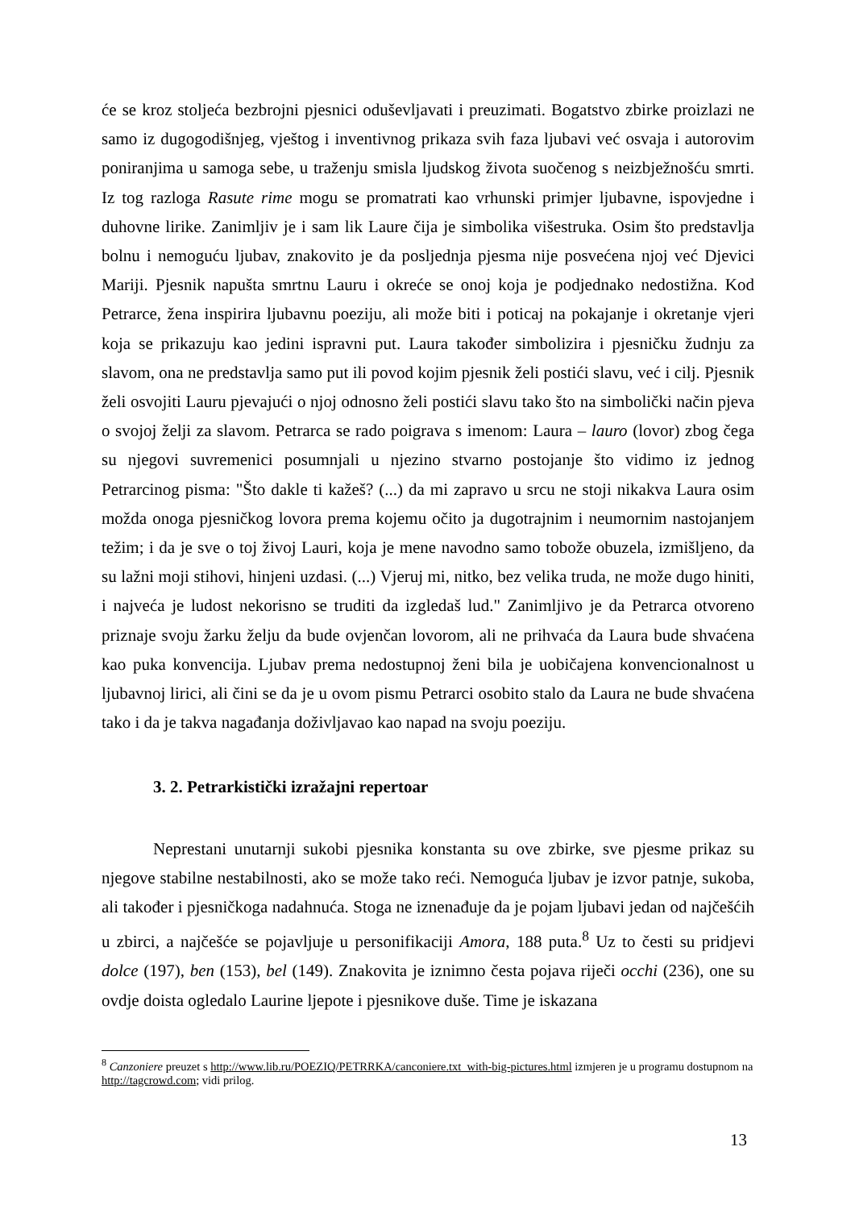će se kroz stoljeća bezbrojni pjesnici oduševljavati i preuzimati. Bogatstvo zbirke proizlazi ne samo iz dugogodišnjeg, vještog i inventivnog prikaza svih faza ljubavi već osvaja i autorovim poniranjima u samoga sebe, u traženju smisla ljudskog života suočenog s neizbježnošću smrti. Iz tog razloga Rasute rime mogu se promatrati kao vrhunski primjer ljubavne, ispovjedne i duhovne lirike. Zanimljiv je i sam lik Laure čija je simbolika višestruka. Osim što predstavlja bolnu i nemoguću ljubav, znakovito je da posljednja pjesma nije posvećena njoj već Djevici Mariji. Pjesnik napušta smrtnu Lauru i okreće se onoj koja je podjednako nedostižna. Kod Petrarce, žena inspirira ljubavnu poeziju, ali može biti i poticaj na pokajanje i okretanje vjeri koja se prikazuju kao jedini ispravni put. Laura također simbolizira i pjesničku žudnju za slavom, ona ne predstavlja samo put ili povod kojim pjesnik želi postići slavu, već i cilj. Pjesnik želi osvojiti Lauru pjevajući o njoj odnosno želi postići slavu tako što na simbolički način pjeva o svojoj želji za slavom. Petrarca se rado poigrava s imenom: Laura – lauro (lovor) zbog čega su njegovi suvremenici posumnjali u njezino stvarno postojanje što vidimo iz jednog Petrarcinog pisma: "Što dakle ti kažeš? (...) da mi zapravo u srcu ne stoji nikakva Laura osim možda onoga pjesničkog lovora prema kojemu očito ja dugotrajnim i neumornim nastojanjem težim; i da je sve o toj živoj Lauri, koja je mene navodno samo tobože obuzela, izmišljeno, da su lažni moji stihovi, hinjeni uzdasi. (...) Vjeruj mi, nitko, bez velika truda, ne može dugo hiniti, i najveća je ludost nekorisno se truditi da izgledaš lud." Zanimljivo je da Petrarca otvoreno priznaje svoju žarku želju da bude ovjenčan lovorom, ali ne prihvaća da Laura bude shvaćena kao puka konvencija. Ljubav prema nedostupnoj ženi bila je uobičajena konvencionalnost u ljubavnoj lirici, ali čini se da je u ovom pismu Petrarci osobito stalo da Laura ne bude shvaćena tako i da je takva nagađanja doživljavao kao napad na svoju poeziju.
3. 2. Petrarkistički izražajni repertoar
Neprestani unutarnji sukobi pjesnika konstanta su ove zbirke, sve pjesme prikaz su njegove stabilne nestabilnosti, ako se može tako reći. Nemoguća ljubav je izvor patnje, sukoba, ali također i pjesničkoga nadahnuća. Stoga ne iznenađuje da je pojam ljubavi jedan od najčešćih u zbirci, a najčešće se pojavljuje u personifikaciji Amora, 188 puta.<sup>8</sup> Uz to česti su pridjevi dolce (197), ben (153), bel (149). Znakovita je iznimno česta pojava riječi occhi (236), one su ovdje doista ogledalo Laurine ljepote i pjesnikove duše. Time je iskazana
<sup>8</sup> Canzoniere preuzet s http://www.lib.ru/POEZIQ/PETRRKA/canconiere.txt_with-big-pictures.html izmjeren je u programu dostupnom na http://tagcrowd.com; vidi prilog.
13